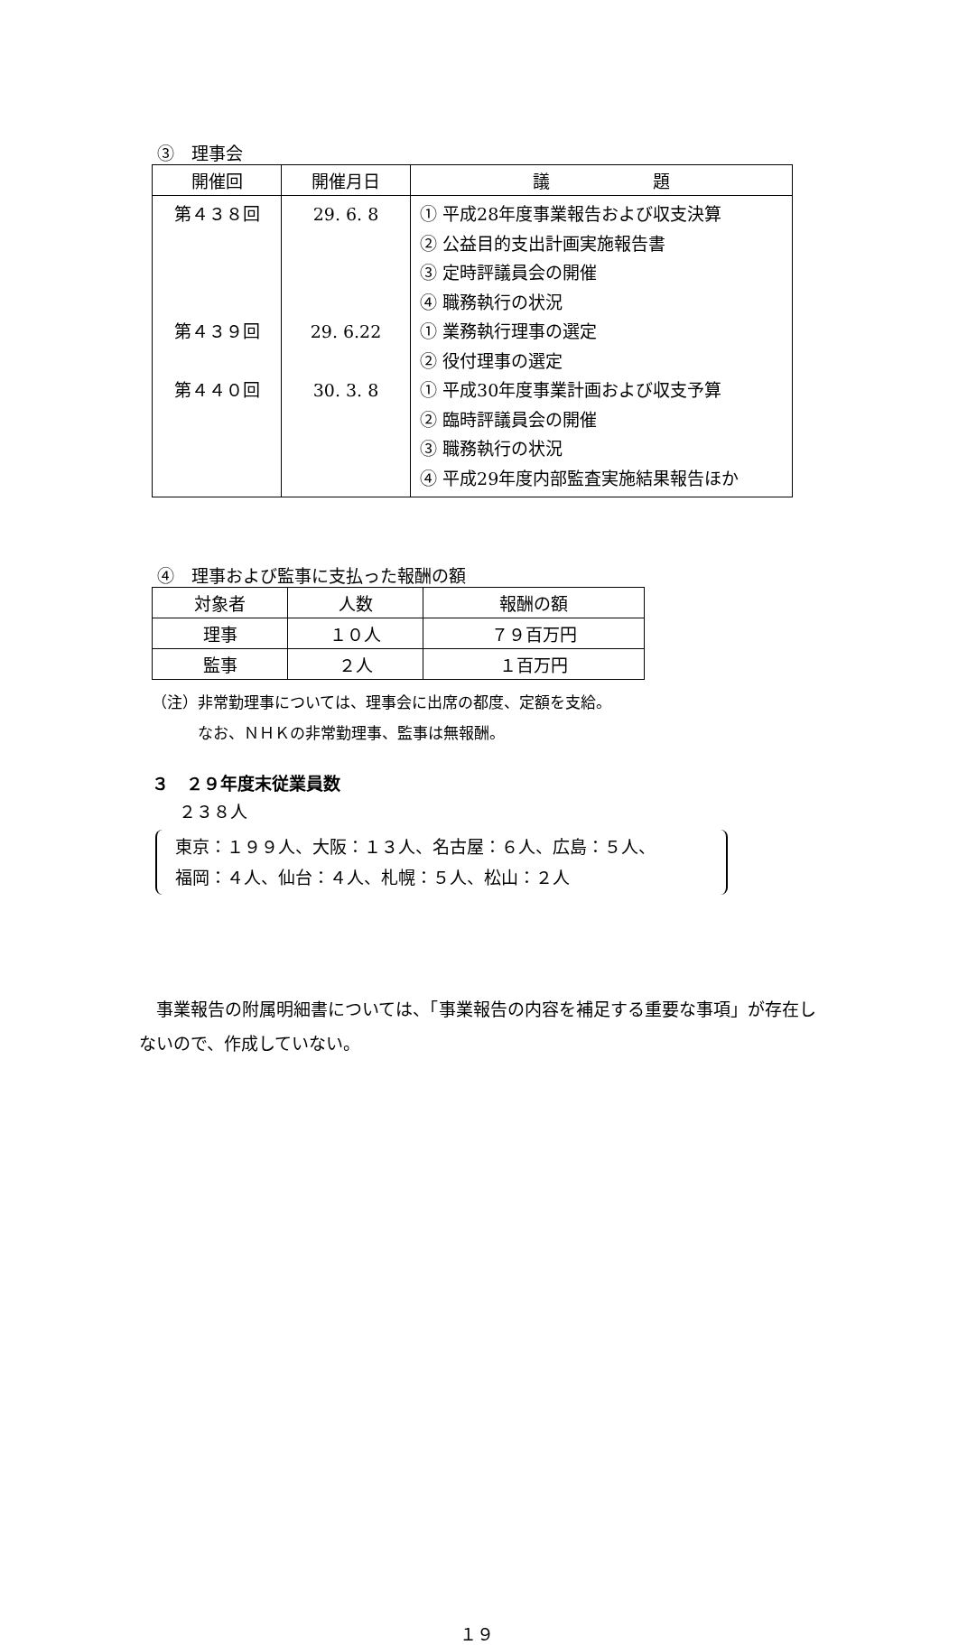③　理事会
| 開催回 | 開催月日 | 議 題 |
| --- | --- | --- |
| 第４３８回 第４３９回 第４４０回 | 29. 6. 8 29. 6.22 30. 3. 8 | ① 平成28年度事業報告および収支決算 ② 公益目的支出計画実施報告書 ③ 定時評議員会の開催 ④ 職務執行の状況 ① 業務執行理事の選定 ② 役付理事の選定 ① 平成30年度事業計画および収支予算 ② 臨時評議員会の開催 ③ 職務執行の状況 ④ 平成29年度内部監査実施結果報告ほか |
④　理事および監事に支払った報酬の額
| 対象者 | 人数 | 報酬の額 |
| --- | --- | --- |
| 理事 | １０人 | ７９百万円 |
| 監事 | ２人 | １百万円 |
（注）非常勤理事については、理事会に出席の都度、定額を支給。
　　　なお、ＮＨＫの非常勤理事、監事は無報酬。
３　２９年度末従業員数
２３８人
東京：１９９人、大阪：１３人、名古屋：６人、広島：５人、
福岡：４人、仙台：４人、札幌：５人、松山：２人
　事業報告の附属明細書については、「事業報告の内容を補足する重要な事項」が存在しないので、作成していない。
１９